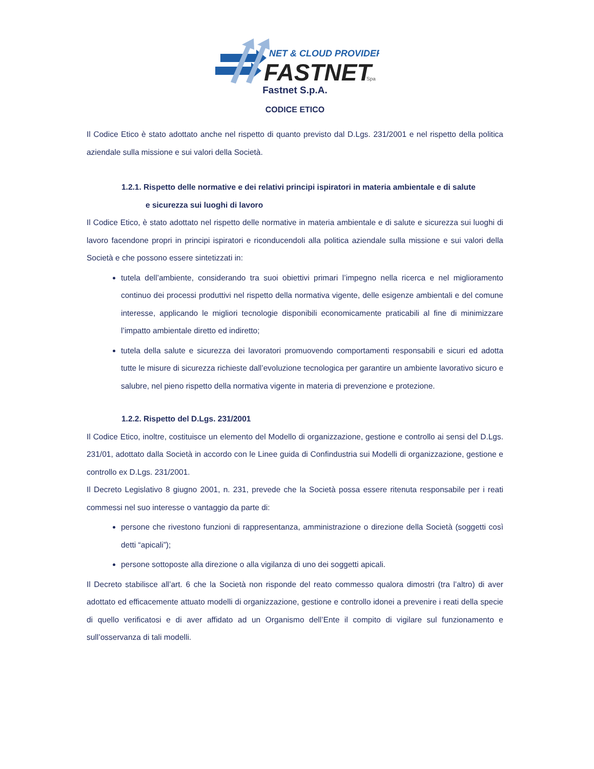NET & CLOUD PROVIDER
FASTNET
Spa
Fastnet S.p.A.
CODICE ETICO
Il Codice Etico è stato adottato anche nel rispetto di quanto previsto dal D.Lgs. 231/2001 e nel rispetto della politica aziendale sulla missione e sui valori della Società.
1.2.1. Rispetto delle normative e dei relativi principi ispiratori in materia ambientale e di salute
e sicurezza sui luoghi di lavoro
Il Codice Etico, è stato adottato nel rispetto delle normative in materia ambientale e di salute e sicurezza sui luoghi di lavoro facendone propri in principi ispiratori e riconducendoli alla politica aziendale sulla missione e sui valori della Società e che possono essere sintetizzati in:
tutela dell’ambiente, considerando tra suoi obiettivi primari l’impegno nella ricerca e nel miglioramento continuo dei processi produttivi nel rispetto della normativa vigente, delle esigenze ambientali e del comune interesse, applicando le migliori tecnologie disponibili economicamente praticabili al fine di minimizzare l’impatto ambientale diretto ed indiretto;
tutela della salute e sicurezza dei lavoratori promuovendo comportamenti responsabili e sicuri ed adotta tutte le misure di sicurezza richieste dall’evoluzione tecnologica per garantire un ambiente lavorativo sicuro e salubre, nel pieno rispetto della normativa vigente in materia di prevenzione e protezione.
1.2.2. Rispetto del D.Lgs. 231/2001
Il Codice Etico, inoltre, costituisce un elemento del Modello di organizzazione, gestione e controllo ai sensi del D.Lgs. 231/01, adottato dalla Società in accordo con le Linee guida di Confindustria sui Modelli di organizzazione, gestione e controllo ex D.Lgs. 231/2001.
Il Decreto Legislativo 8 giugno 2001, n. 231, prevede che la Società possa essere ritenuta responsabile per i reati commessi nel suo interesse o vantaggio da parte di:
persone che rivestono funzioni di rappresentanza, amministrazione o direzione della Società (soggetti così detti “apicali”);
persone sottoposte alla direzione o alla vigilanza di uno dei soggetti apicali.
Il Decreto stabilisce all’art. 6 che la Società non risponde del reato commesso qualora dimostri (tra l’altro) di aver adottato ed efficacemente attuato modelli di organizzazione, gestione e controllo idonei a prevenire i reati della specie di quello verificatosi e di aver affidato ad un Organismo dell’Ente il compito di vigilare sul funzionamento e sull’osservanza di tali modelli.